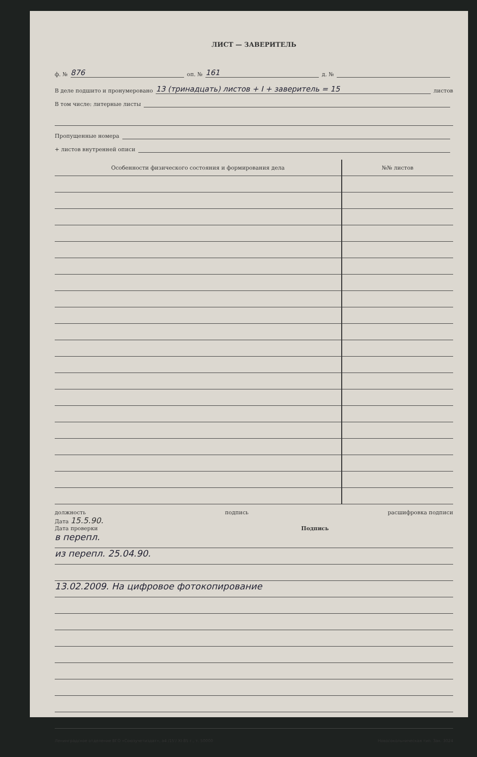ЛИСТ — ЗАВЕРИТЕЛЬ
ф. № 876 оп. № 161 д. №
В деле подшито и пронумеровано 13 (тринадцать) листов + I + заверитель = 15 листов
В том числе: литерные листы
Пропущенные номера
+ листов внутренней описи
| Особенности физического состояния и формирования дела | №№ листов |
| --- | --- |
должность подпись расшифровка подписи
Дата 15.5.90.
Дата проверки Подпись
в перепл.
из перепл. 25.04.90.
13.02.2009. На цифровое фотокопирование
Ленинградское отделение ВГО «Союзучетиздат», а4 /15'/ XI-85 г., т. 50000 Новосокольническая тип. Зак. 3024